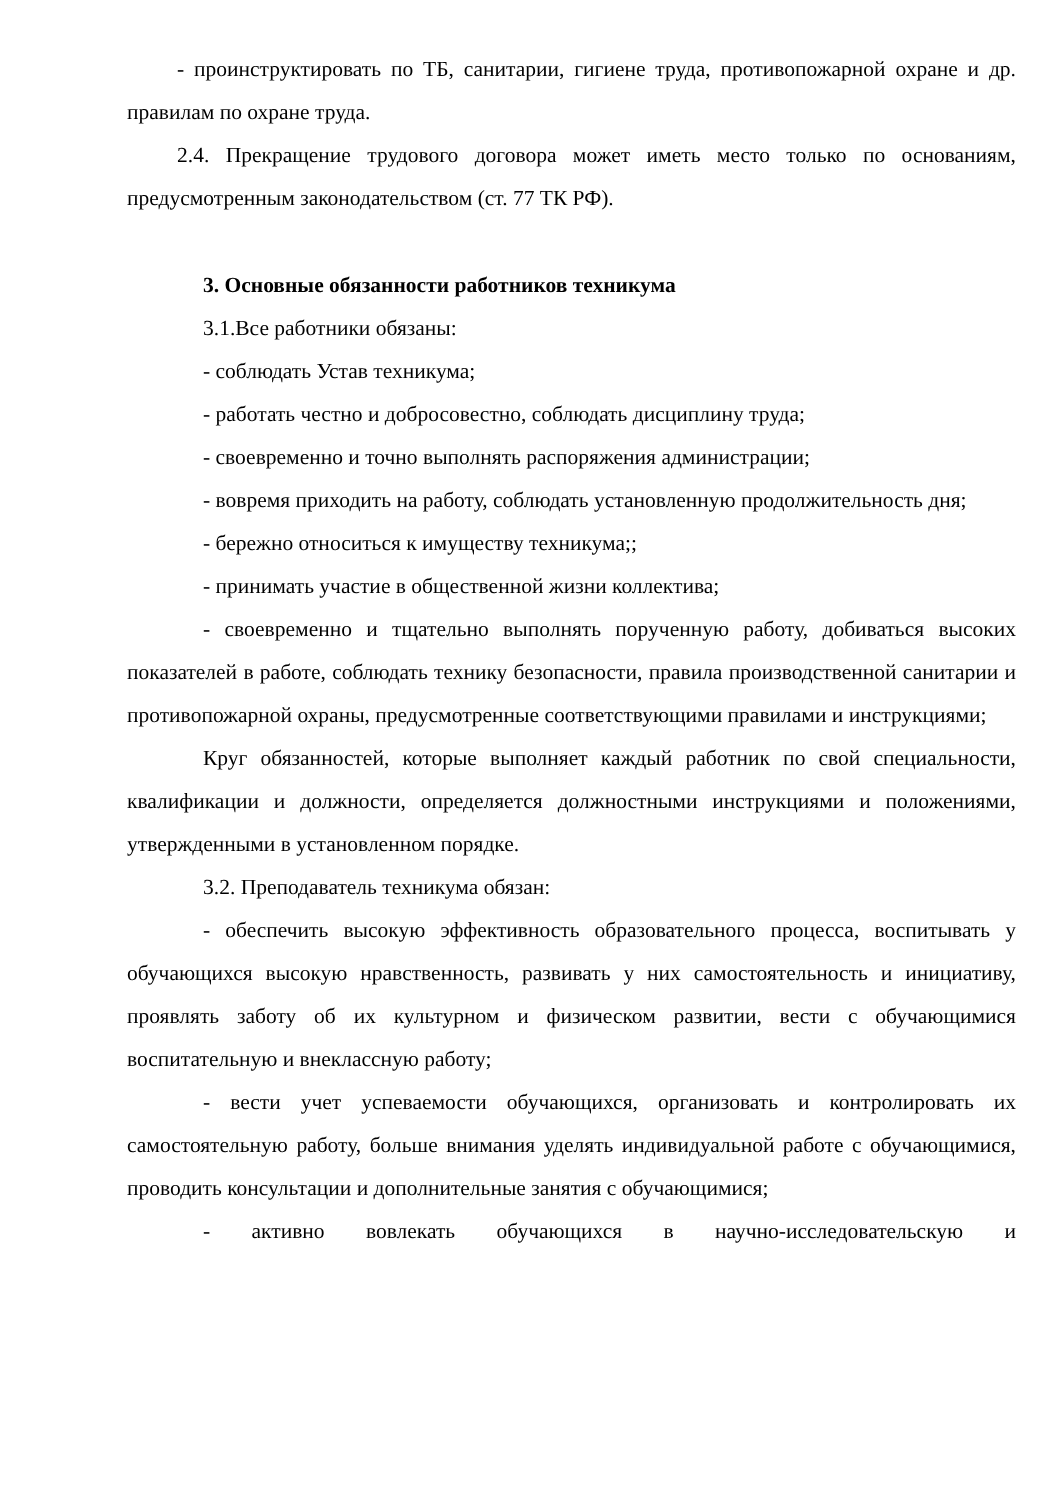- проинструктировать по ТБ, санитарии, гигиене труда, противопожарной охране и др. правилам по охране труда.
2.4. Прекращение трудового договора может иметь место только по основаниям, предусмотренным законодательством (ст. 77 ТК РФ).
3. Основные обязанности работников техникума
3.1.Все работники обязаны:
- соблюдать Устав техникума;
- работать честно и добросовестно, соблюдать дисциплину труда;
- своевременно и точно выполнять распоряжения администрации;
- вовремя приходить на работу, соблюдать установленную продолжительность дня;
- бережно относиться к имуществу техникума;;
- принимать участие в общественной жизни коллектива;
- своевременно и тщательно выполнять порученную работу, добиваться высоких показателей в работе, соблюдать технику безопасности, правила производственной санитарии и противопожарной охраны, предусмотренные соответствующими правилами и инструкциями;
Круг обязанностей, которые выполняет каждый работник по свой специальности, квалификации и должности, определяется должностными инструкциями и положениями, утвержденными в установленном порядке.
3.2. Преподаватель техникума обязан:
- обеспечить высокую эффективность образовательного процесса, воспитывать у обучающихся высокую нравственность, развивать у них самостоятельность и инициативу, проявлять заботу об их культурном и физическом развитии, вести с обучающимися воспитательную и внеклассную работу;
- вести учет успеваемости обучающихся, организовать и контролировать их самостоятельную работу, больше внимания уделять индивидуальной работе с обучающимися, проводить консультации и дополнительные занятия с обучающимися;
- активно вовлекать обучающихся в научно-исследовательскую и